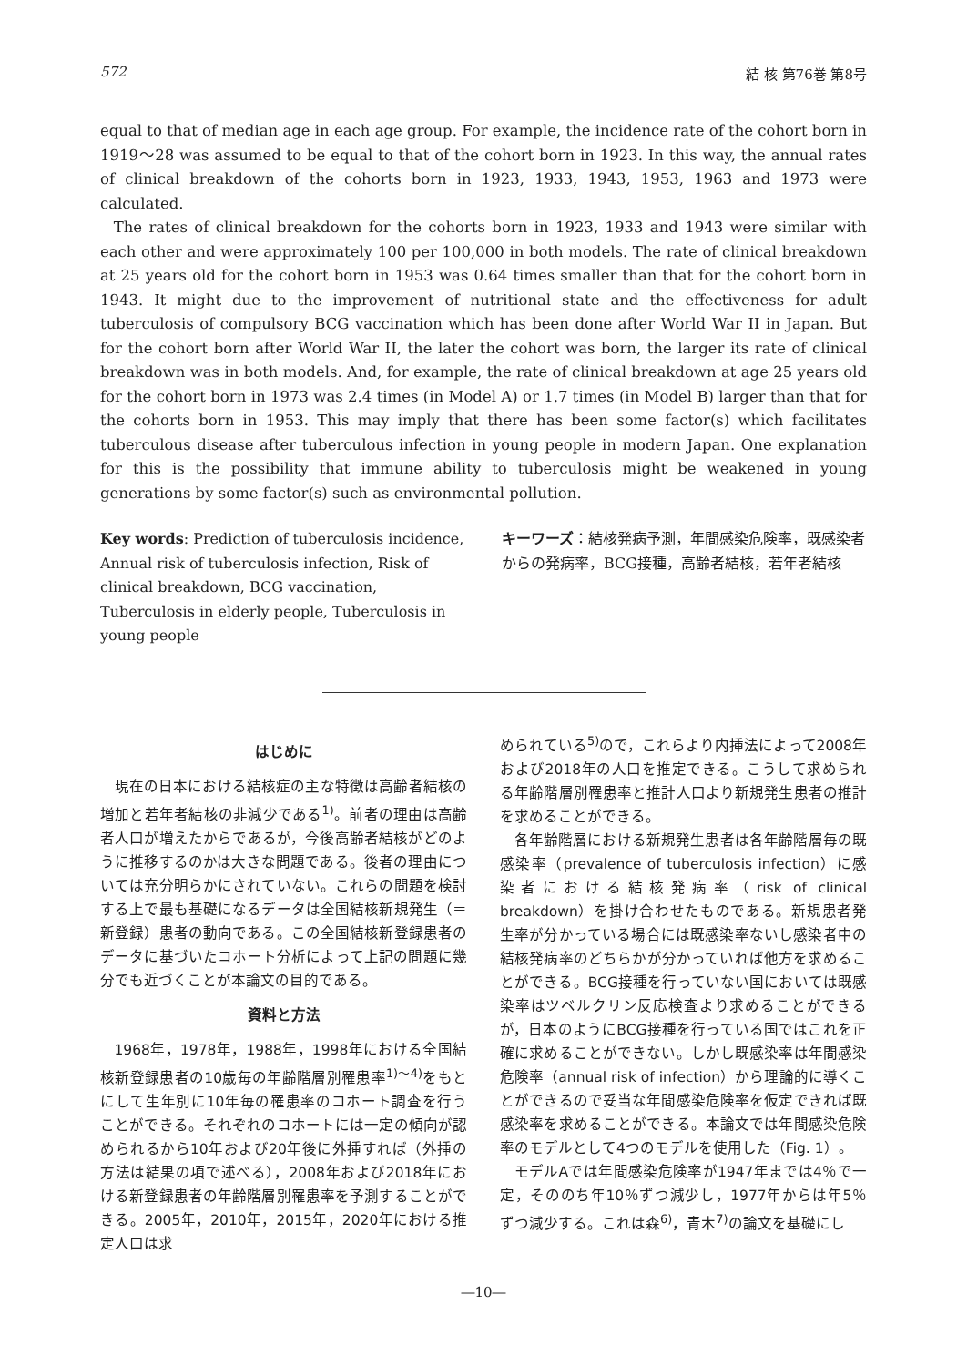572 結 核 第76巻 第8号
equal to that of median age in each age group. For example, the incidence rate of the cohort born in 1919～28 was assumed to be equal to that of the cohort born in 1923. In this way, the annual rates of clinical breakdown of the cohorts born in 1923, 1933, 1943, 1953, 1963 and 1973 were calculated.
The rates of clinical breakdown for the cohorts born in 1923, 1933 and 1943 were similar with each other and were approximately 100 per 100,000 in both models. The rate of clinical breakdown at 25 years old for the cohort born in 1953 was 0.64 times smaller than that for the cohort born in 1943. It might due to the improvement of nutritional state and the effectiveness for adult tuberculosis of compulsory BCG vaccination which has been done after World War II in Japan. But for the cohort born after World War II, the later the cohort was born, the larger its rate of clinical breakdown was in both models. And, for example, the rate of clinical breakdown at age 25 years old for the cohort born in 1973 was 2.4 times (in Model A) or 1.7 times (in Model B) larger than that for the cohorts born in 1953. This may imply that there has been some factor(s) which facilitates tuberculous disease after tuberculous infection in young people in modern Japan. One explanation for this is the possibility that immune ability to tuberculosis might be weakened in young generations by some factor(s) such as environmental pollution.
Key words: Prediction of tuberculosis incidence, Annual risk of tuberculosis infection, Risk of clinical breakdown, BCG vaccination, Tuberculosis in elderly people, Tuberculosis in young people
キーワーズ：結核発病予測，年間感染危険率，既感染者からの発病率，BCG接種，高齢者結核，若年者結核
はじめに
現在の日本における結核症の主な特徴は高齢者結核の増加と若年者結核の非減少である<sup>1)</sup>。前者の理由は高齢者人口が増えたからであるが，今後高齢者結核がどのように推移するのかは大きな問題である。後者の理由については充分明らかにされていない。これらの問題を検討する上で最も基礎になるデータは全国結核新規発生（＝新登録）患者の動向である。この全国結核新登録患者のデータに基づいたコホート分析によって上記の問題に幾分でも近づくことが本論文の目的である。
資料と方法
1968年，1978年，1988年，1998年における全国結核新登録患者の10歳毎の年齢階層別罹患率<sup>1)～4)</sup>をもとにして生年別に10年毎の罹患率のコホート調査を行うことができる。それぞれのコホートには一定の傾向が認められるから10年および20年後に外挿すれば（外挿の方法は結果の項で述べる），2008年および2018年における新登録患者の年齢階層別罹患率を予測することができる。2005年，2010年，2015年，2020年における推定人口は求
められている<sup>5)</sup>ので，これらより内挿法によって2008年および2018年の人口を推定できる。こうして求められる年齢階層別罹患率と推計人口より新規発生患者の推計を求めることができる。
各年齢階層における新規発生患者は各年齢階層毎の既感染率（prevalence of tuberculosis infection）に感染者における結核発病率（risk of clinical breakdown）を掛け合わせたものである。新規患者発生率が分かっている場合には既感染率ないし感染者中の結核発病率のどちらかが分かっていれば他方を求めることができる。BCG接種を行っていない国においては既感染率はツベルクリン反応検査より求めることができるが，日本のようにBCG接種を行っている国ではこれを正確に求めることができない。しかし既感染率は年間感染危険率（annual risk of infection）から理論的に導くことができるので妥当な年間感染危険率を仮定できれば既感染率を求めることができる。本論文では年間感染危険率のモデルとして4つのモデルを使用した（Fig. 1）。
モデルAでは年間感染危険率が1947年までは4％で一定，そののち年10％ずつ減少し，1977年からは年5％ずつ減少する。これは森<sup>6)</sup>，青木<sup>7)</sup>の論文を基礎にし
―10―